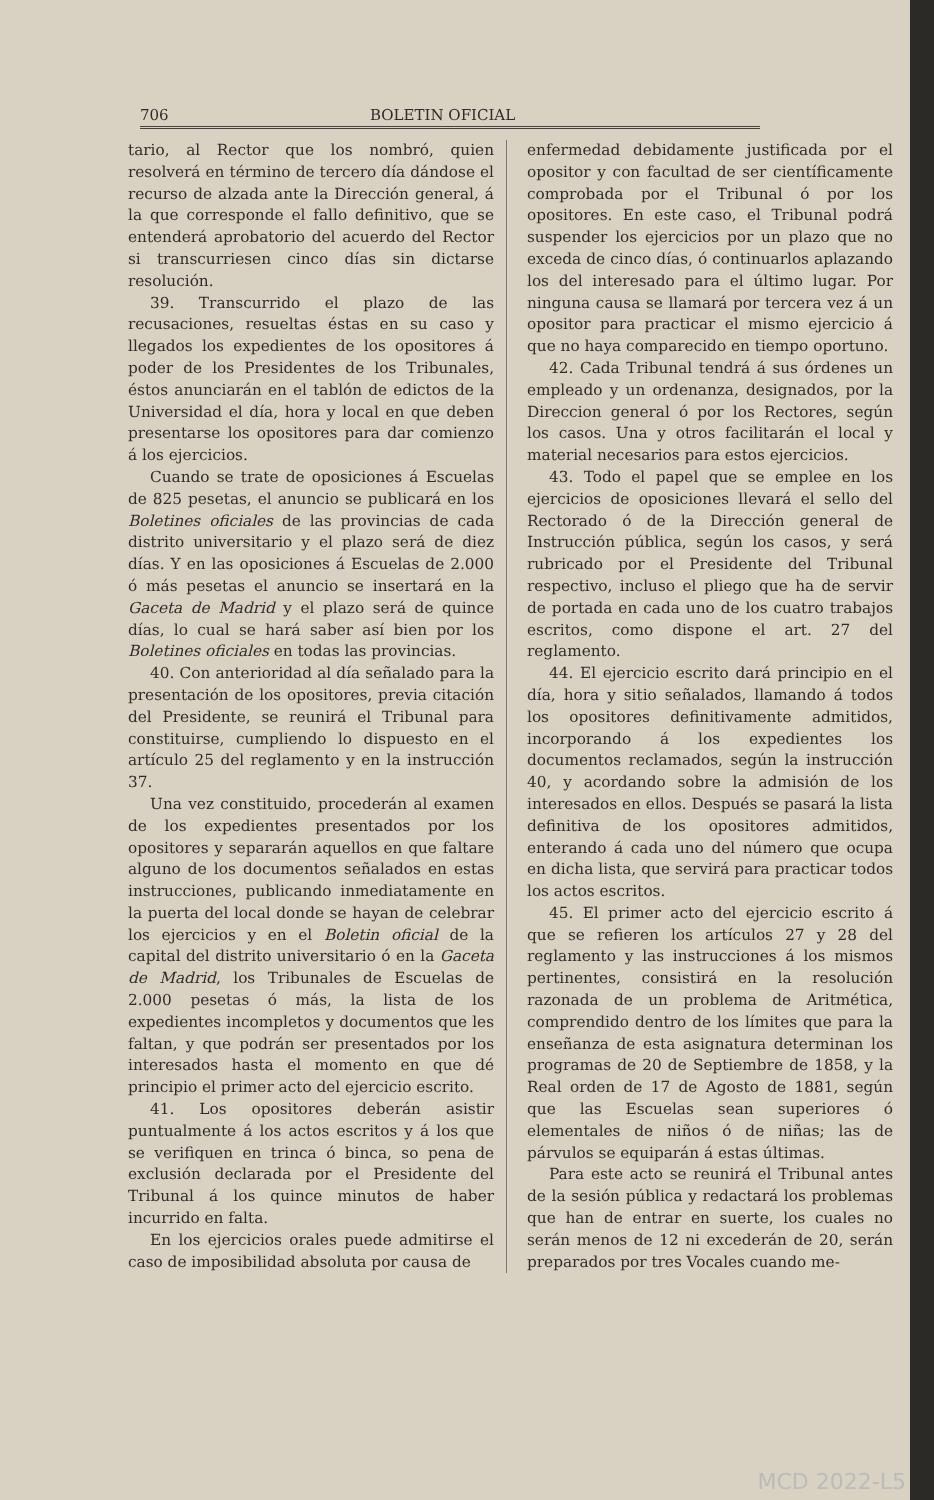706 BOLETIN OFICIAL
tario, al Rector que los nombró, quien resolverá en término de tercero día dándose el recurso de alzada ante la Dirección general, á la que corresponde el fallo definitivo, que se entenderá aprobatorio del acuerdo del Rector si transcurriesen cinco días sin dictarse resolución.
39. Transcurrido el plazo de las recusaciones, resueltas éstas en su caso y llegados los expedientes de los opositores á poder de los Presidentes de los Tribunales, éstos anunciarán en el tablón de edictos de la Universidad el día, hora y local en que deben presentarse los opositores para dar comienzo á los ejercicios.
Cuando se trate de oposiciones á Escuelas de 825 pesetas, el anuncio se publicará en los Boletines oficiales de las provincias de cada distrito universitario y el plazo será de diez días. Y en las oposiciones á Escuelas de 2.000 ó más pesetas el anuncio se insertará en la Gaceta de Madrid y el plazo será de quince días, lo cual se hará saber así bien por los Boletines oficiales en todas las provincias.
40. Con anterioridad al día señalado para la presentación de los opositores, previa citación del Presidente, se reunirá el Tribunal para constituirse, cumpliendo lo dispuesto en el artículo 25 del reglamento y en la instrucción 37.
Una vez constituido, procederán al examen de los expedientes presentados por los opositores y separarán aquellos en que faltare alguno de los documentos señalados en estas instrucciones, publicando inmediatamente en la puerta del local donde se hayan de celebrar los ejercicios y en el Boletin oficial de la capital del distrito universitario ó en la Gaceta de Madrid, los Tribunales de Escuelas de 2.000 pesetas ó más, la lista de los expedientes incompletos y documentos que les faltan, y que podrán ser presentados por los interesados hasta el momento en que dé principio el primer acto del ejercicio escrito.
41. Los opositores deberán asistir puntualmente á los actos escritos y á los que se verifiquen en trinca ó binca, so pena de exclusión declarada por el Presidente del Tribunal á los quince minutos de haber incurrido en falta.
En los ejercicios orales puede admitirse el caso de imposibilidad absoluta por causa de
enfermedad debidamente justificada por el opositor y con facultad de ser científicamente comprobada por el Tribunal ó por los opositores. En este caso, el Tribunal podrá suspender los ejercicios por un plazo que no exceda de cinco días, ó continuarlos aplazando los del interesado para el último lugar. Por ninguna causa se llamará por tercera vez á un opositor para practicar el mismo ejercicio á que no haya comparecido en tiempo oportuno.
42. Cada Tribunal tendrá á sus órdenes un empleado y un ordenanza, designados, por la Direccion general ó por los Rectores, según los casos. Una y otros facilitarán el local y material necesarios para estos ejercicios.
43. Todo el papel que se emplee en los ejercicios de oposiciones llevará el sello del Rectorado ó de la Dirección general de Instrucción pública, según los casos, y será rubricado por el Presidente del Tribunal respectivo, incluso el pliego que ha de servir de portada en cada uno de los cuatro trabajos escritos, como dispone el art. 27 del reglamento.
44. El ejercicio escrito dará principio en el día, hora y sitio señalados, llamando á todos los opositores definitivamente admitidos, incorporando á los expedientes los documentos reclamados, según la instrucción 40, y acordando sobre la admisión de los interesados en ellos. Después se pasará la lista definitiva de los opositores admitidos, enterando á cada uno del número que ocupa en dicha lista, que servirá para practicar todos los actos escritos.
45. El primer acto del ejercicio escrito á que se refieren los artículos 27 y 28 del reglamento y las instrucciones á los mismos pertinentes, consistirá en la resolución razonada de un problema de Aritmética, comprendido dentro de los límites que para la enseñanza de esta asignatura determinan los programas de 20 de Septiembre de 1858, y la Real orden de 17 de Agosto de 1881, según que las Escuelas sean superiores ó elementales de niños ó de niñas; las de párvulos se equiparán á estas últimas.
Para este acto se reunirá el Tribunal antes de la sesión pública y redactará los problemas que han de entrar en suerte, los cuales no serán menos de 12 ni excederán de 20, serán preparados por tres Vocales cuando me-
MCD 2022-L5